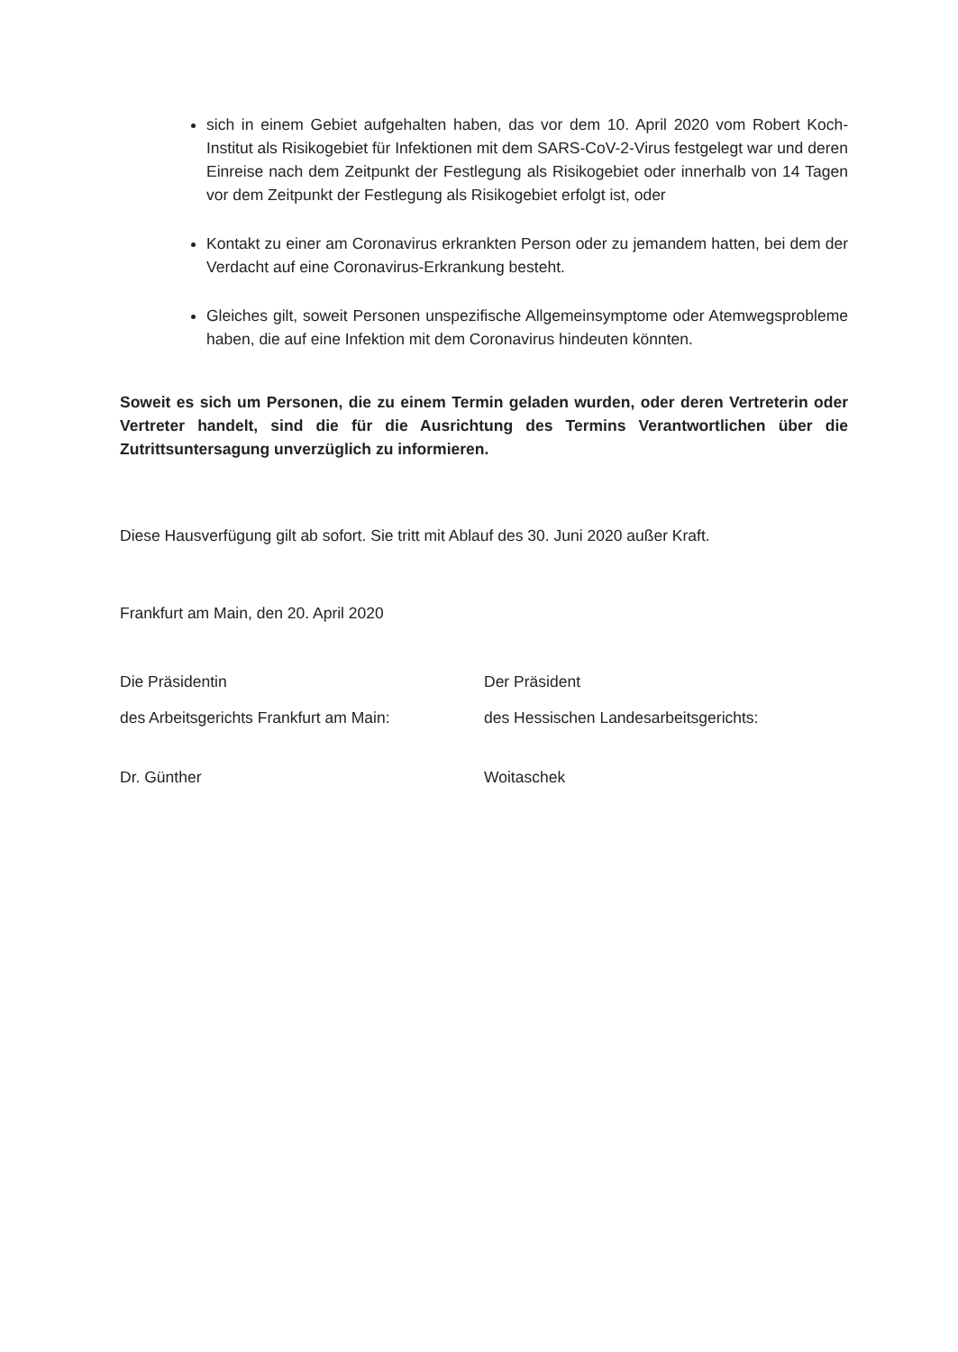sich in einem Gebiet aufgehalten haben, das vor dem 10. April 2020 vom Robert Koch-Institut als Risikogebiet für Infektionen mit dem SARS-CoV-2-Virus festgelegt war und deren Einreise nach dem Zeitpunkt der Festlegung als Risikogebiet oder innerhalb von 14 Tagen vor dem Zeitpunkt der Festlegung als Risikogebiet erfolgt ist, oder
Kontakt zu einer am Coronavirus erkrankten Person oder zu jemandem hatten, bei dem der Verdacht auf eine Coronavirus-Erkrankung besteht.
Gleiches gilt, soweit Personen unspezifische Allgemeinsymptome oder Atemwegsprobleme haben, die auf eine Infektion mit dem Coronavirus hindeuten könnten.
Soweit es sich um Personen, die zu einem Termin geladen wurden, oder deren Vertreterin oder Vertreter handelt, sind die für die Ausrichtung des Termins Verantwortlichen über die Zutrittsuntersagung unverzüglich zu informieren.
Diese Hausverfügung gilt ab sofort. Sie tritt mit Ablauf des 30. Juni 2020 außer Kraft.
Frankfurt am Main, den 20. April 2020
Die Präsidentin
des Arbeitsgerichts Frankfurt am Main:
Dr. Günther
Der Präsident
des Hessischen Landesarbeitsgerichts:
Woitaschek